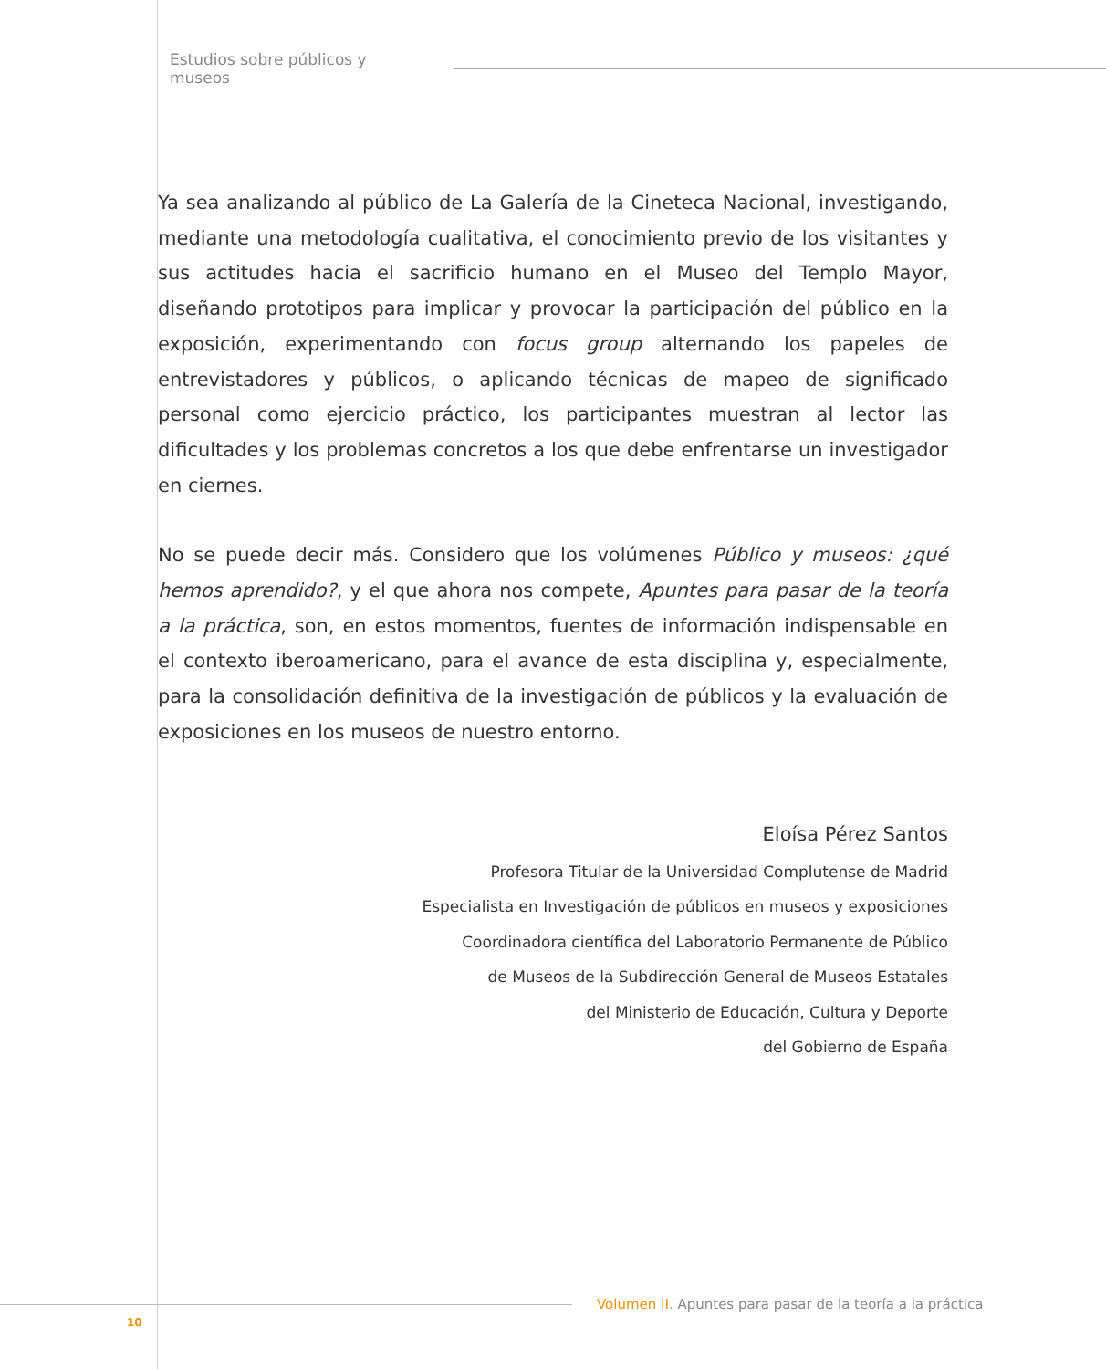Estudios sobre públicos y museos
Ya sea analizando al público de La Galería de la Cineteca Nacional, investigando, mediante una metodología cualitativa, el conocimiento previo de los visitantes y sus actitudes hacia el sacrificio humano en el Museo del Templo Mayor, diseñando prototipos para implicar y provocar la participación del público en la exposición, experimentando con focus group alternando los papeles de entrevistadores y públicos, o aplicando técnicas de mapeo de significado personal como ejercicio práctico, los participantes muestran al lector las dificultades y los problemas concretos a los que debe enfrentarse un investigador en ciernes.
No se puede decir más. Considero que los volúmenes Público y museos: ¿qué hemos aprendido?, y el que ahora nos compete, Apuntes para pasar de la teoría a la práctica, son, en estos momentos, fuentes de información indispensable en el contexto iberoamericano, para el avance de esta disciplina y, especialmente, para la consolidación definitiva de la investigación de públicos y la evaluación de exposiciones en los museos de nuestro entorno.
Eloísa Pérez Santos
Profesora Titular de la Universidad Complutense de Madrid
Especialista en Investigación de públicos en museos y exposiciones
Coordinadora científica del Laboratorio Permanente de Público
de Museos de la Subdirección General de Museos Estatales
del Ministerio de Educación, Cultura y Deporte
del Gobierno de España
Volumen II. Apuntes para pasar de la teoría a la práctica
10